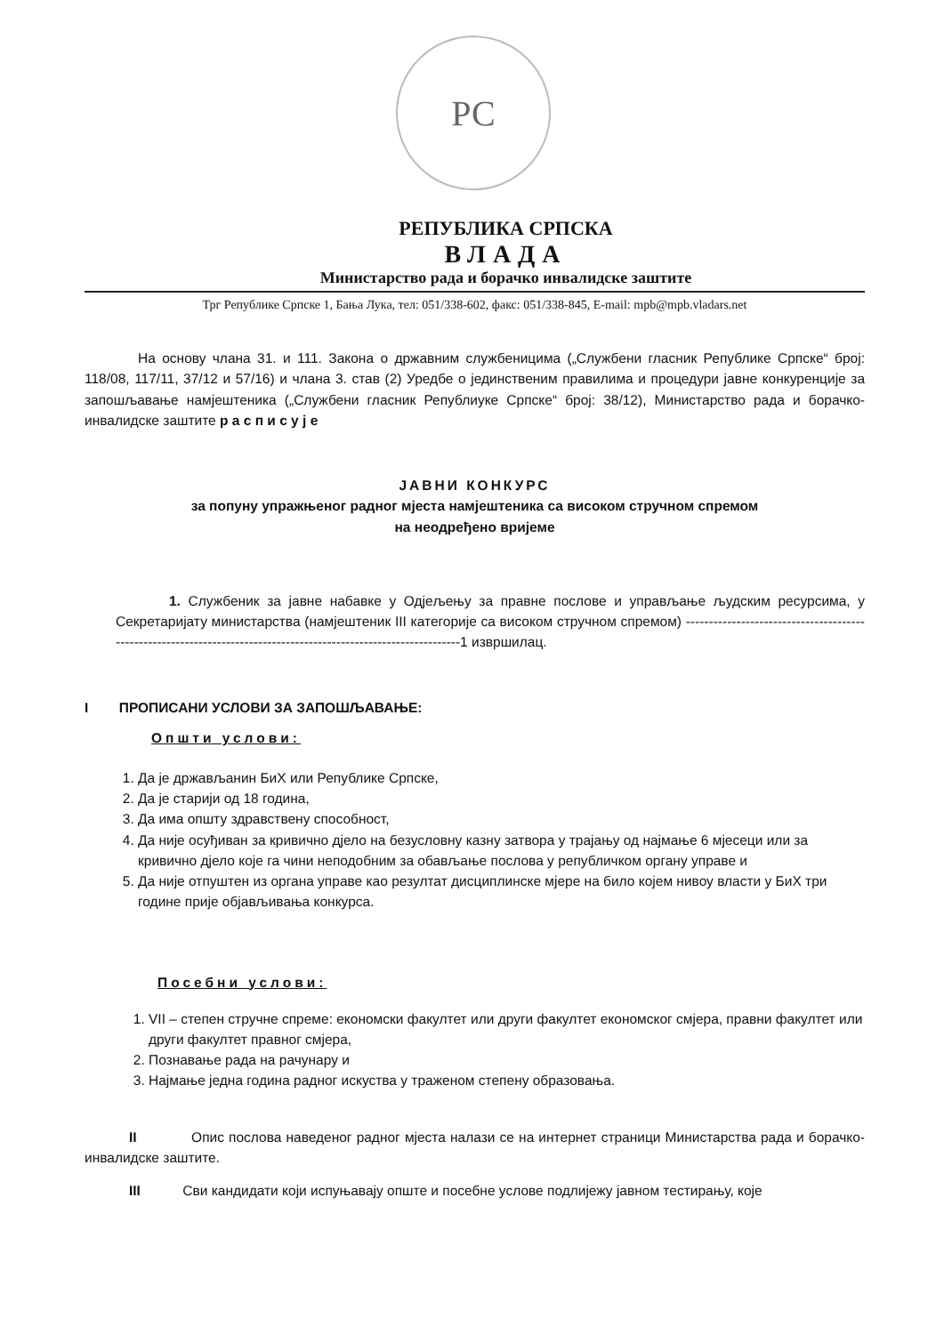РС
РЕПУБЛИКА СРПСКА
ВЛАДА
Министарство рада и борачко инвалидске заштите
Трг Републике Српске 1, Бања Лука, тел: 051/338-602, факс: 051/338-845, E-mail: mpb@mpb.vladars.net
На основу члана 31. и 111. Закона о државним службеницима („Службени гласник Републике Српске“ број: 118/08, 117/11, 37/12 и 57/16) и члана 3. став (2) Уредбе о јединственим правилима и процедури јавне конкуренције за запошљавање намјештеника („Службени гласник Републиуке Српске“ број: 38/12), Министарство рада и борачко-инвалидске заштите р а с п и с у ј е
ЈАВНИ КОНКУРС
за попуну упражњеног радног мјеста намјештеника са високом стручном спремом
на неодређено вријеме
1. Службеник за јавне набавке у Одјељењу за правне послове и управљање људским ресурсима, у Секретаријату министарства (намјештеник III категорије са високом стручном спремом) ------------------------------------------------------------------------------------------------------------------1 извршилац.
I ПРОПИСАНИ УСЛОВИ ЗА ЗАПОШЉАВАЊЕ:
Општи услови:
1. Да је држављанин БиХ или Републике Српске,
2. Да је старији од 18 година,
3. Да има општу здравствену способност,
4. Да није осуђиван за кривично дјело на безусловну казну затвора у трајању од најмање 6 мјесеци или за кривично дјело које га чини неподобним за обављање послова у републичком органу управе и
5. Да није отпуштен из органа управе као резултат дисциплинске мјере на било којем нивоу власти у БиХ три године прије објављивања конкурса.
Посебни услови:
1. VII – степен стручне спреме: економски факултет или други факултет економског смјера, правни факултет или други факултет правног смјера,
2. Познавање рада на рачунару и
3. Најмање једна година радног искуства у траженом степену образовања.
II Опис послова наведеног радног мјеста налази се на интернет страници Министарства рада и борачко-инвалидске заштите.
III Сви кандидати који испуњавају опште и посебне услове подлијежу јавном тестирању, које